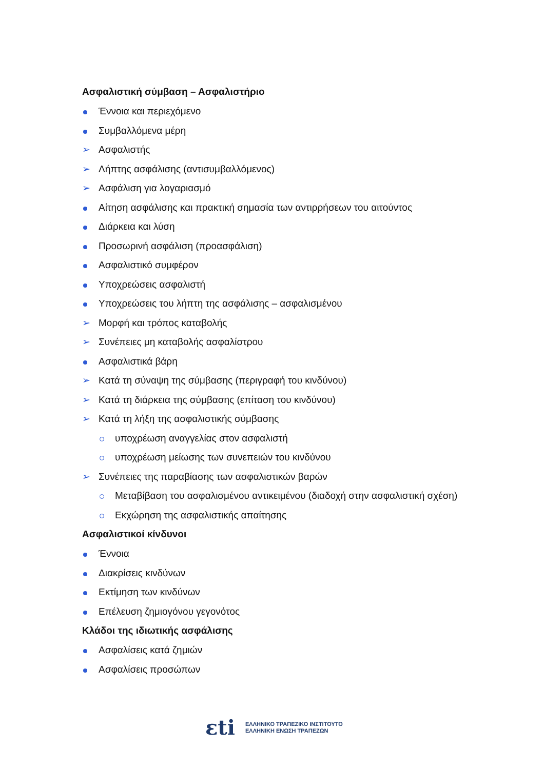Ασφαλιστική σύμβαση – Ασφαλιστήριο
Έννοια και περιεχόμενο
Συμβαλλόμενα μέρη
➢ Ασφαλιστής
➢ Λήπτης ασφάλισης (αντισυμβαλλόμενος)
➢ Ασφάλιση για λογαριασμό
Αίτηση ασφάλισης και πρακτική σημασία των αντιρρήσεων του αιτούντος
Διάρκεια και λύση
Προσωρινή ασφάλιση (προασφάλιση)
Ασφαλιστικό συμφέρον
Υποχρεώσεις ασφαλιστή
Υποχρεώσεις του λήπτη της ασφάλισης – ασφαλισμένου
➢ Μορφή και τρόπος καταβολής
➢ Συνέπειες μη καταβολής ασφαλίστρου
Ασφαλιστικά βάρη
➢ Κατά τη σύναψη της σύμβασης (περιγραφή του κινδύνου)
➢ Κατά τη διάρκεια της σύμβασης (επίταση του κινδύνου)
➢ Κατά τη λήξη της ασφαλιστικής σύμβασης
υποχρέωση αναγγελίας στον ασφαλιστή
υποχρέωση μείωσης των συνεπειών του κινδύνου
➢ Συνέπειες της παραβίασης των ασφαλιστικών βαρών
Μεταβίβαση του ασφαλισμένου αντικειμένου (διαδοχή στην ασφαλιστική σχέση)
Εκχώρηση της ασφαλιστικής απαίτησης
Ασφαλιστικοί κίνδυνοι
Έννοια
Διακρίσεις κινδύνων
Εκτίμηση των κινδύνων
Επέλευση ζημιογόνου γεγονότος
Κλάδοι της ιδιωτικής ασφάλισης
Ασφαλίσεις κατά ζημιών
Ασφαλίσεις προσώπων
εti
ΕΛΛΗΝΙΚΟ ΤΡΑΠΕΖΙΚΟ ΙΝΣΤΙΤΟΥΤΟ
ΕΛΛΗΝΙΚΗ ΕΝΩΣΗ ΤΡΑΠΕΖΩΝ